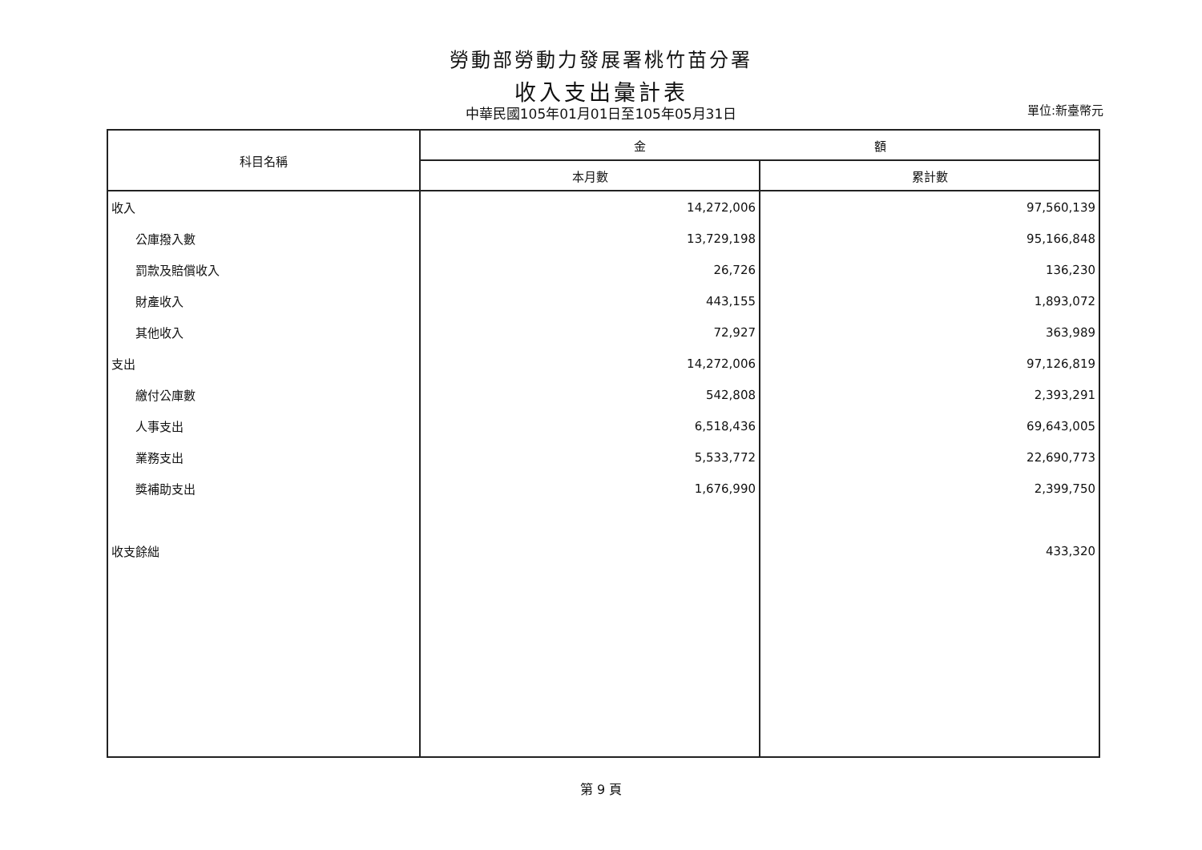勞動部勞動力發展署桃竹苗分署
收入支出彙計表
中華民國105年01月01日至105年05月31日 單位:新臺幣元
| 科目名稱 | 金 額 | |
| --- | --- | --- |
| | 本月數 | 累計數 |
| 收入 | 14,272,006 | 97,560,139 |
| 公庫撥入數 | 13,729,198 | 95,166,848 |
| 罰款及賠償收入 | 26,726 | 136,230 |
| 財產收入 | 443,155 | 1,893,072 |
| 其他收入 | 72,927 | 363,989 |
| 支出 | 14,272,006 | 97,126,819 |
| 繳付公庫數 | 542,808 | 2,393,291 |
| 人事支出 | 6,518,436 | 69,643,005 |
| 業務支出 | 5,533,772 | 22,690,773 |
| 獎補助支出 | 1,676,990 | 2,399,750 |
| 收支餘絀 | | 433,320 |
第 9 頁